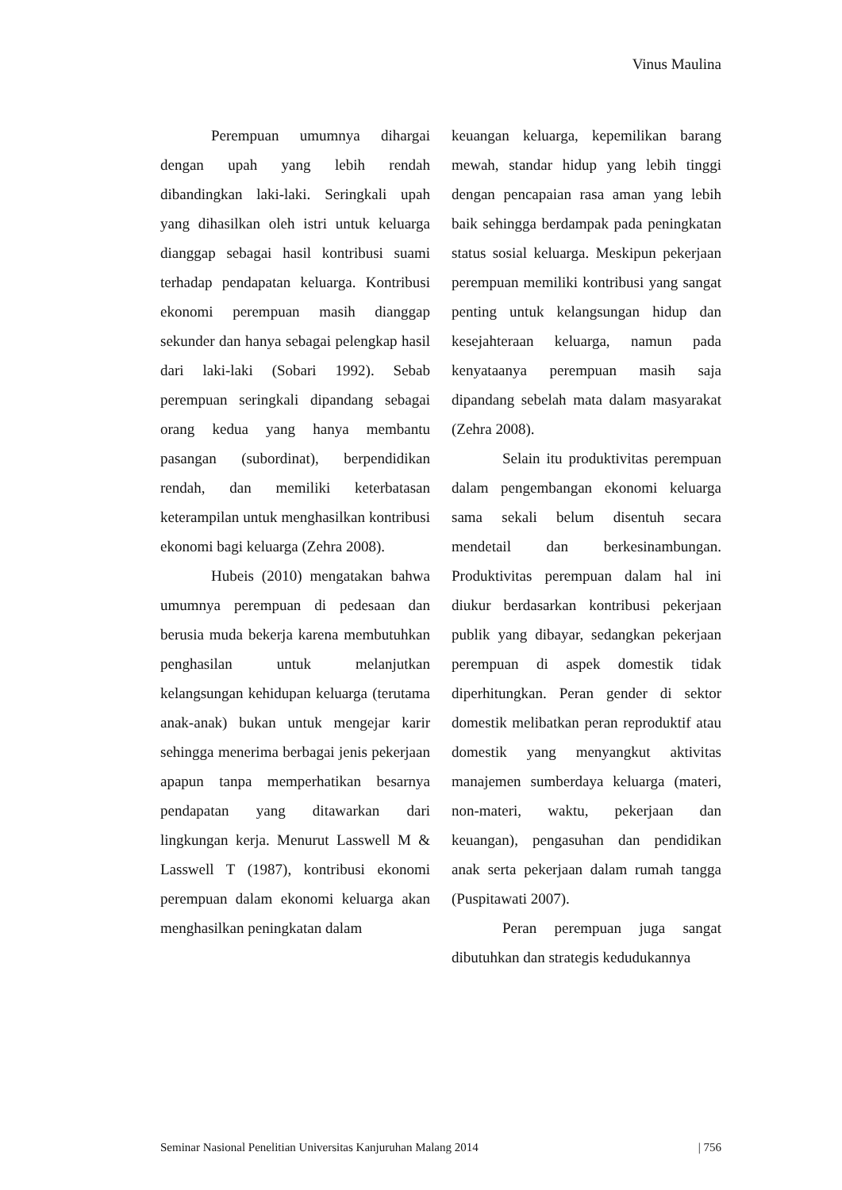Vinus Maulina
Perempuan umumnya dihargai dengan upah yang lebih rendah dibandingkan laki-laki. Seringkali upah yang dihasilkan oleh istri untuk keluarga dianggap sebagai hasil kontribusi suami terhadap pendapatan keluarga. Kontribusi ekonomi perempuan masih dianggap sekunder dan hanya sebagai pelengkap hasil dari laki-laki (Sobari 1992). Sebab perempuan seringkali dipandang sebagai orang kedua yang hanya membantu pasangan (subordinat), berpendidikan rendah, dan memiliki keterbatasan keterampilan untuk menghasilkan kontribusi ekonomi bagi keluarga (Zehra 2008).
Hubeis (2010) mengatakan bahwa umumnya perempuan di pedesaan dan berusia muda bekerja karena membutuhkan penghasilan untuk melanjutkan kelangsungan kehidupan keluarga (terutama anak-anak) bukan untuk mengejar karir sehingga menerima berbagai jenis pekerjaan apapun tanpa memperhatikan besarnya pendapatan yang ditawarkan dari lingkungan kerja. Menurut Lasswell M & Lasswell T (1987), kontribusi ekonomi perempuan dalam ekonomi keluarga akan menghasilkan peningkatan dalam
keuangan keluarga, kepemilikan barang mewah, standar hidup yang lebih tinggi dengan pencapaian rasa aman yang lebih baik sehingga berdampak pada peningkatan status sosial keluarga. Meskipun pekerjaan perempuan memiliki kontribusi yang sangat penting untuk kelangsungan hidup dan kesejahteraan keluarga, namun pada kenyataanya perempuan masih saja dipandang sebelah mata dalam masyarakat (Zehra 2008).
Selain itu produktivitas perempuan dalam pengembangan ekonomi keluarga sama sekali belum disentuh secara mendetail dan berkesinambungan. Produktivitas perempuan dalam hal ini diukur berdasarkan kontribusi pekerjaan publik yang dibayar, sedangkan pekerjaan perempuan di aspek domestik tidak diperhitungkan. Peran gender di sektor domestik melibatkan peran reproduktif atau domestik yang menyangkut aktivitas manajemen sumberdaya keluarga (materi, non-materi, waktu, pekerjaan dan keuangan), pengasuhan dan pendidikan anak serta pekerjaan dalam rumah tangga (Puspitawati 2007).
Peran perempuan juga sangat dibutuhkan dan strategis kedudukannya
Seminar Nasional Penelitian Universitas Kanjuruhan Malang 2014 | 756